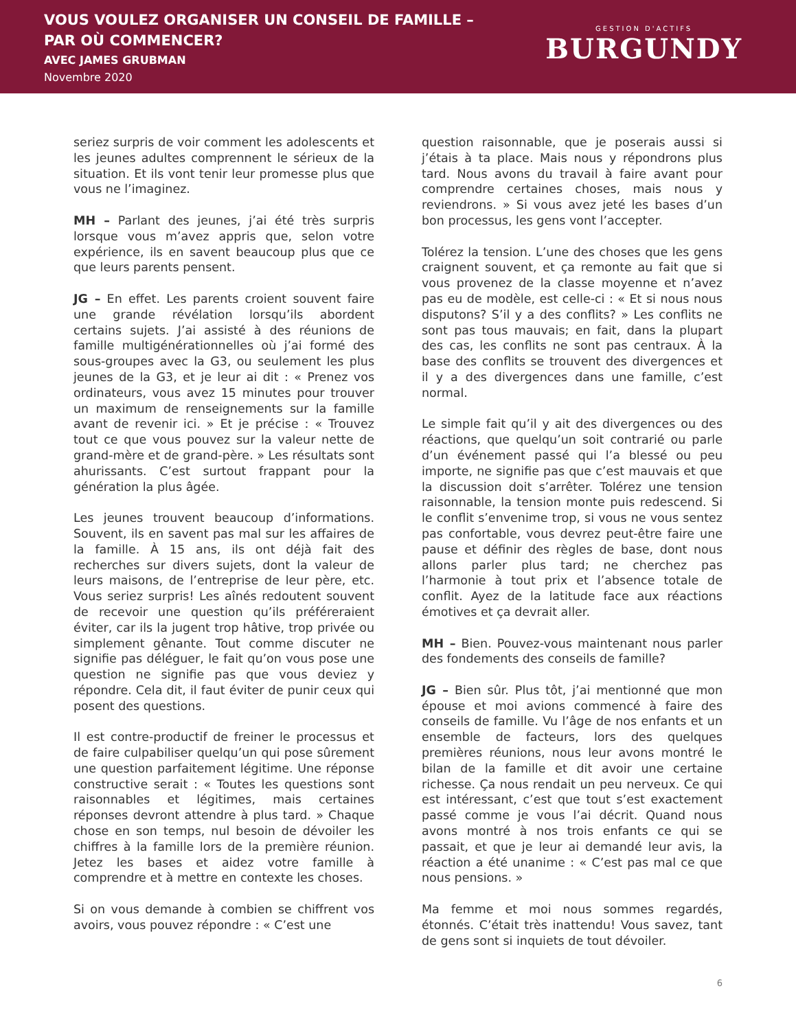VOUS VOULEZ ORGANISER UN CONSEIL DE FAMILLE –
PAR OÙ COMMENCER?
AVEC JAMES GRUBMAN
Novembre 2020
GESTION D'ACTIFS
BURGUNDY
seriez surpris de voir comment les adolescents et les jeunes adultes comprennent le sérieux de la situation. Et ils vont tenir leur promesse plus que vous ne l’imaginez.
MH – Parlant des jeunes, j’ai été très surpris lorsque vous m’avez appris que, selon votre expérience, ils en savent beaucoup plus que ce que leurs parents pensent.
JG – En effet. Les parents croient souvent faire une grande révélation lorsqu’ils abordent certains sujets. J’ai assisté à des réunions de famille multigénérationnelles où j’ai formé des sous-groupes avec la G3, ou seulement les plus jeunes de la G3, et je leur ai dit : « Prenez vos ordinateurs, vous avez 15 minutes pour trouver un maximum de renseignements sur la famille avant de revenir ici. » Et je précise : « Trouvez tout ce que vous pouvez sur la valeur nette de grand-mère et de grand-père. » Les résultats sont ahurissants. C’est surtout frappant pour la génération la plus âgée.
Les jeunes trouvent beaucoup d’informations. Souvent, ils en savent pas mal sur les affaires de la famille. À 15 ans, ils ont déjà fait des recherches sur divers sujets, dont la valeur de leurs maisons, de l’entreprise de leur père, etc. Vous seriez surpris! Les aînés redoutent souvent de recevoir une question qu’ils préfé­reraient éviter, car ils la jugent trop hâtive, trop privée ou simplement gênante. Tout comme discuter ne signifie pas déléguer, le fait qu’on vous pose une question ne signifie pas que vous deviez y répondre. Cela dit, il faut éviter de punir ceux qui posent des questions.
Il est contre-productif de freiner le processus et de faire culpabiliser quelqu’un qui pose sûrement une question parfaitement légitime. Une réponse constructive serait : « Toutes les questions sont raisonnables et légitimes, mais certaines réponses devront attendre à plus tard. » Chaque chose en son temps, nul besoin de dévoiler les chiffres à la famille lors de la première réunion. Jetez les bases et aidez votre famille à comprendre et à mettre en contexte les choses.
Si on vous demande à combien se chiffrent vos avoirs, vous pouvez répondre : « C’est une
question raisonnable, que je poserais aussi si j’étais à ta place. Mais nous y répondrons plus tard. Nous avons du travail à faire avant pour comprendre certaines choses, mais nous y reviendrons. » Si vous avez jeté les bases d’un bon processus, les gens vont l’accepter.
Tolérez la tension. L’une des choses que les gens craignent souvent, et ça remonte au fait que si vous provenez de la classe moyenne et n’avez pas eu de modèle, est celle-ci : « Et si nous nous disputons? S’il y a des conflits? » Les conflits ne sont pas tous mauvais; en fait, dans la plupart des cas, les conflits ne sont pas centraux. À la base des conflits se trouvent des divergences et il y a des divergences dans une famille, c’est normal.
Le simple fait qu’il y ait des divergences ou des réactions, que quelqu’un soit contrarié ou parle d’un événement passé qui l’a blessé ou peu importe, ne signifie pas que c’est mauvais et que la discussion doit s’arrêter. Tolérez une tension raisonnable, la tension monte puis redescend. Si le conflit s’envenime trop, si vous ne vous sentez pas confortable, vous devrez peut-être faire une pause et définir des règles de base, dont nous allons parler plus tard; ne cherchez pas l’harmonie à tout prix et l’absence totale de conflit. Ayez de la latitude face aux réactions émotives et ça devrait aller.
MH – Bien. Pouvez-vous maintenant nous parler des fondements des conseils de famille?
JG – Bien sûr. Plus tôt, j’ai mentionné que mon épouse et moi avions commencé à faire des conseils de famille. Vu l’âge de nos enfants et un ensemble de facteurs, lors des quelques premières réunions, nous leur avons montré le bilan de la famille et dit avoir une certaine richesse. Ça nous rendait un peu nerveux. Ce qui est intéressant, c’est que tout s’est exacte­ment passé comme je vous l’ai décrit. Quand nous avons montré à nos trois enfants ce qui se passait, et que je leur ai demandé leur avis, la réaction a été unanime : « C’est pas mal ce que nous pensions. »
Ma femme et moi nous sommes regardés, étonnés. C’était très inattendu! Vous savez, tant de gens sont si inquiets de tout dévoiler.
6